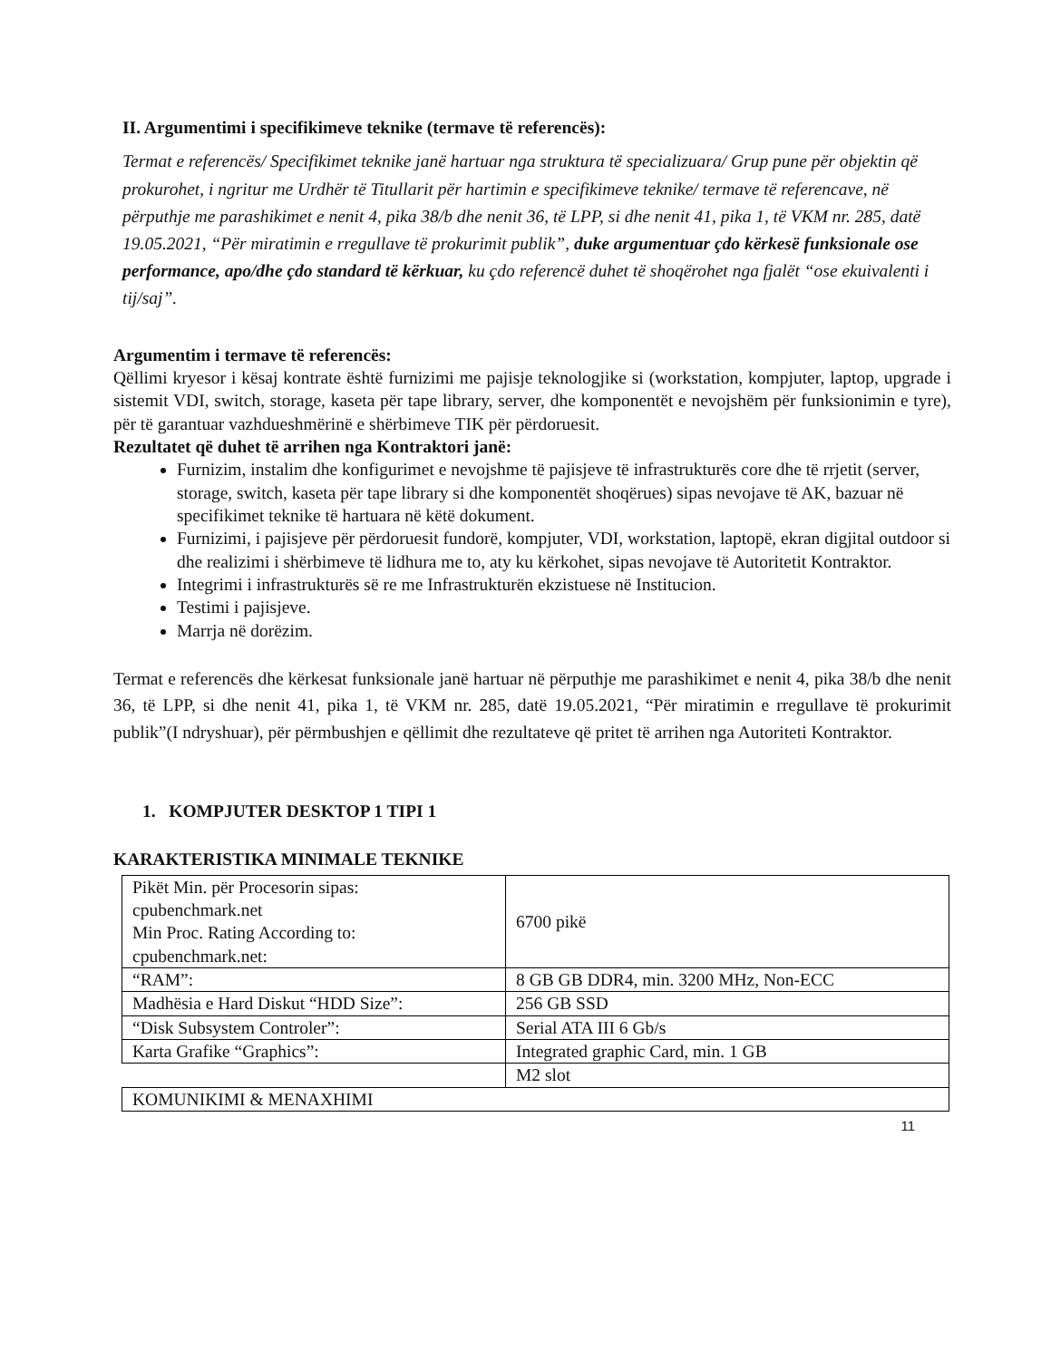II. Argumentimi i specifikimeve teknike (termave të referencës):
Termat e referencës/ Specifikimet teknike janë hartuar nga struktura të specializuara/ Grup pune për objektin që prokurohet, i ngritur me Urdhër të Titullarit për hartimin e specifikimeve teknike/ termave të referencave, në përputhje me parashikimet e nenit 4, pika 38/b dhe nenit 36, të LPP, si dhe nenit 41, pika 1, të VKM nr. 285, datë 19.05.2021, “Për miratimin e rregullave të prokurimit publik”, duke argumentuar çdo kërkesë funksionale ose performance, apo/dhe çdo standard të kërkuar, ku çdo referencë duhet të shoqërohet nga fjalët “ose ekuivalenti i tij/saj”.
Argumentim i termave të referencës:
Qëllimi kryesor i kësaj kontrate është furnizimi me pajisje teknologjike si (workstation, kompjuter, laptop, upgrade i sistemit VDI, switch, storage, kaseta për tape library, server, dhe komponentët e nevojshëm për funksionimin e tyre), për të garantuar vazhdueshmërinë e shërbimeve TIK për përdoruesit.
Rezultatet që duhet të arrihen nga Kontraktori janë:
Furnizim, instalim dhe konfigurimet e nevojshme të pajisjeve të infrastrukturës core dhe të rrjetit (server, storage, switch, kaseta për tape library si dhe komponentët shoqërues) sipas nevojave të AK, bazuar në specifikimet teknike të hartuara në këtë dokument.
Furnizimi, i pajisjeve për përdoruesit fundorë, kompjuter, VDI, workstation, laptopë, ekran digjital outdoor si dhe realizimi i shërbimeve të lidhura me to, aty ku kërkohet, sipas nevojave të Autoritetit Kontraktor.
Integrimi i infrastrukturës së re me Infrastrukturën ekzistuese në Institucion.
Testimi i pajisjeve.
Marrja në dorëzim.
Termat e referencës dhe kërkesat funksionale janë hartuar në përputhje me parashikimet e nenit 4, pika 38/b dhe nenit 36, të LPP, si dhe nenit 41, pika 1, të VKM nr. 285, datë 19.05.2021, “Për miratimin e rregullave të prokurimit publik”(I ndryshuar), për përmbushjen e qëllimit dhe rezultateve që pritet të arrihen nga Autoriteti Kontraktor.
1. KOMPJUTER DESKTOP 1 TIPI 1
KARAKTERISTIKA MINIMALE TEKNIKE
| Pikët Min. për Procesorin sipas: cpubenchmark.net Min Proc. Rating According to: cpubenchmark.net: | 6700 pikë |
| “RAM”: | 8 GB GB DDR4, min. 3200 MHz, Non-ECC |
| Madhësia e Hard Diskut “HDD Size”: | 256 GB SSD |
| “Disk Subsystem Controler”: | Serial ATA III 6 Gb/s |
| Karta Grafike “Graphics”: | Integrated graphic Card, min. 1 GB |
| | M2 slot |
| KOMUNIKIMI & MENAXHIMI | |
11